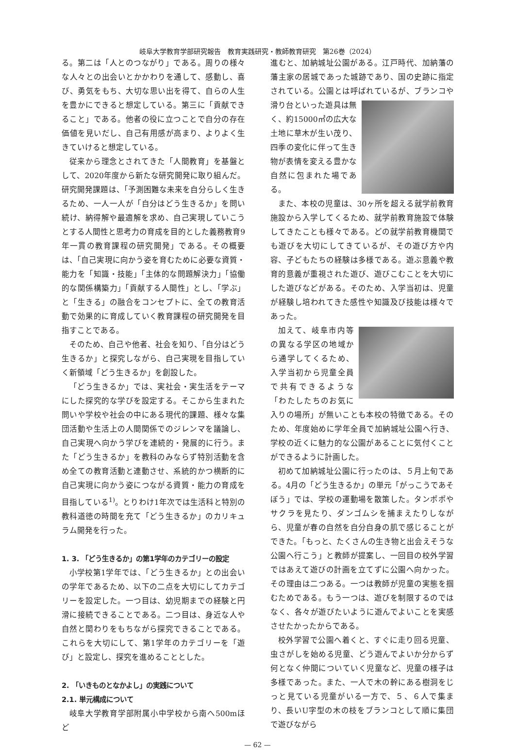岐阜大学教育学部研究報告　教育実践研究・教師教育研究　第26巻（2024）
る。第二は「人とのつながり」である。周りの様々な人々との出会いとかかわりを通して、感動し、喜び、勇気をもち、大切な思い出を得て、自らの人生を豊かにできると想定している。第三に「貢献できること」である。他者の役に立つことで自分の存在価値を見いだし、自己有用感が高まり、よりよく生きていけると想定している。
従来から理念とされてきた「人間教育」を基盤として、2020年度から新たな研究開発に取り組んだ。研究開発課題は、「予測困難な未来を自分らしく生きるため、一人一人が「自分はどう生きるか」を問い続け、納得解や最適解を求め、自己実現していこうとする人間性と思考力の育成を目的とした義務教育9年一貫の教育課程の研究開発」である。その概要は、「自己実現に向かう姿を育むために必要な資質・能力を「知識・技能」「主体的な問題解決力」「協働的な関係構築力」「貢献する人間性」とし、「学ぶ」と「生きる」の融合をコンセプトに、全ての教育活動で効果的に育成していく教育課程の研究開発を目指すことである。
そのため、自己や他者、社会を知り、「自分はどう生きるか」と探究しながら、自己実現を目指していく新領域「どう生きるか」を創設した。
「どう生きるか」では、実社会・実生活をテーマにした探究的な学びを設定する。そこから生まれた問いや学校や社会の中にある現代的課題、様々な集団活動や生活上の人間関係でのジレンマを議論し、自己実現へ向かう学びを連続的・発展的に行う。また「どう生きるか」を教科のみならず特別活動を含め全ての教育活動と連動させ、系統的かつ横断的に自己実現に向かう姿につながる資質・能力の育成を目指している<sup>1)</sup>。とりわけ1年次では生活科と特別の教科道徳の時間を充て「どう生きるか」のカリキュラム開発を行った。
1. 3. 「どう生きるか」の第1学年のカテゴリーの設定
小学校第1学年では、「どう生きるか」との出会いの学年であるため、以下の二点を大切にしてカテゴリーを設定した。一つ目は、幼児期までの経験と円滑に接続できることである。二つ目は、身近な人や自然と関わりをもちながら探究できることである。これらを大切にして、第1学年のカテゴリーを「遊び」と設定し、探究を進めることとした。
2. 「いきものとなかよし」の実践について
2.1. 単元構成について
岐阜大学教育学部附属小中学校から南へ500mほど
進むと、加納城址公園がある。江戸時代、加納藩の藩主家の居城であった城跡であり、国の史跡に指定されている。公園とは呼ばれているが、ブランコや滑り台 といった遊具は無く、約15000㎡の広大な土地に草木が生い茂り、四季の変化に伴って生き物が表情を変える豊かな自然に包まれた場である。
また、本校の児童は、30ヶ所を超える就学前教育施設から入学してくるため、就学前教育施設で体験してきたことも様々である。どの就学前教育機関でも遊びを大切にしてきているが、その遊び方や内容、子どもたちの経験は多様である。遊ぶ意義や教育的意義が重視された遊び、遊びこむことを大切にした遊びなどがある。そのため、入学当初は、児童が経験し培われてきた感性や知識及び技能は様々であった。
加えて、岐阜市内等の異なる学区の地域から通学してくるため、入学当初から児童全員で共有できるような「わたしたちのお気に入りの場所」が無いことも本校の特徴である。そのため、年度始めに学年全員で加納城址公園へ行き、学校の近くに魅力的な公園があることに気付くことができるように計画した。
初めて加納城址公園に行ったのは、５月上旬である。4月の「どう生きるか」の単元「がっこうであそぼう」では、学校の運動場を散策した。タンポポやサクラを見たり、ダンゴムシを捕まえたりしながら、児童が春の自然を自分自身の肌で感じることができた。「もっと、たくさんの生き物と出会えそうな公園へ行こう」と教師が提案し、一回目の校外学習ではあえて遊びの計画を立てずに公園へ向かった。その理由は二つある。一つは教師が児童の実態を掴むためである。もう一つは、遊びを制限するのではなく、各々が遊びたいように遊んでよいことを実感させたかったからである。
校外学習で公園へ着くと、すぐに走り回る児童、虫さがしを始める児童、どう遊んでよいか分からず何となく仲間についていく児童など、児童の様子は多様であった。また、一人で木の幹にある樹洞をじっと見ている児童がいる一方で、５、６人で集まり、長いU字型の木の枝をブランコとして順に集団で遊びながら
— 62 —